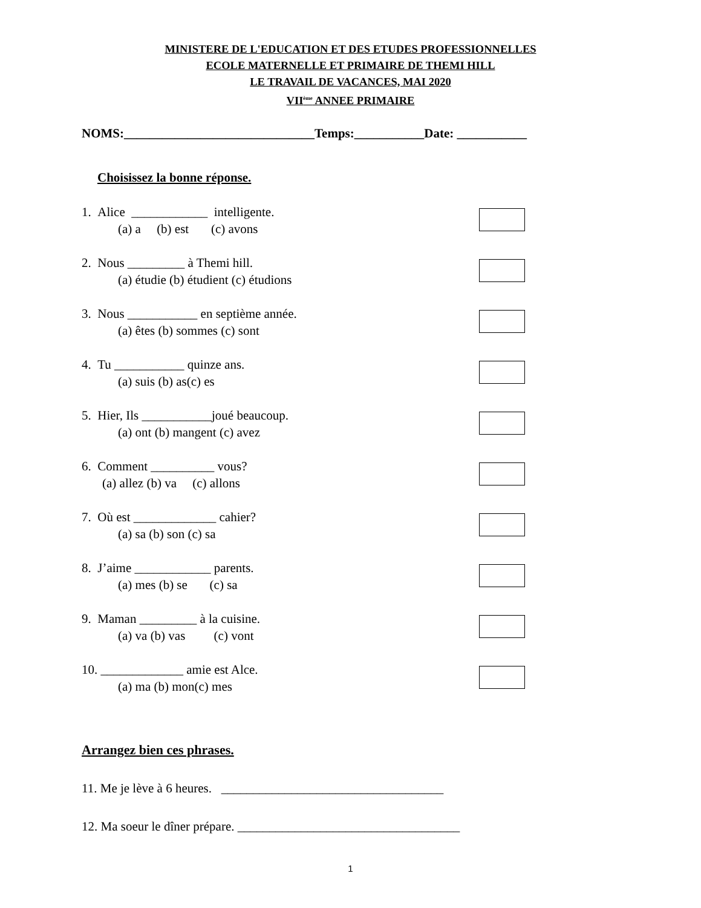MINISTERE DE L'EDUCATION ET DES ETUDES PROFESSIONNELLES
ECOLE MATERNELLE ET PRIMAIRE DE THEMI HILL
LE TRAVAIL DE VACANCES, MAI 2020
VII<sup>ème</sup> ANNEE PRIMAIRE
NOMS:______________________________Temps:___________Date: ___________
Choisissez la bonne réponse.
1. Alice ____________ intelligente.
(a) a (b) est (c) avons
2. Nous _________ à Themi hill.
(a) étudie (b) étudient (c) étudions
3. Nous ___________ en septième année.
(a) êtes (b) sommes (c) sont
4. Tu ___________ quinze ans.
(a) suis (b) as(c) es
5. Hier, Ils ___________joué beaucoup.
(a) ont (b) mangent (c) avez
6. Comment __________ vous?
(a) allez (b) va (c) allons
7. Où est _____________ cahier?
(a) sa (b) son (c) sa
8. J’aime ____________ parents.
(a) mes (b) se (c) sa
9. Maman _________ à la cuisine.
(a) va (b) vas (c) vont
10. _____________ amie est Alce.
(a) ma (b) mon(c) mes
Arrangez bien ces phrases.
11. Me je lève à 6 heures. ___________________________________
12. Ma soeur le dîner prépare. ___________________________________
1